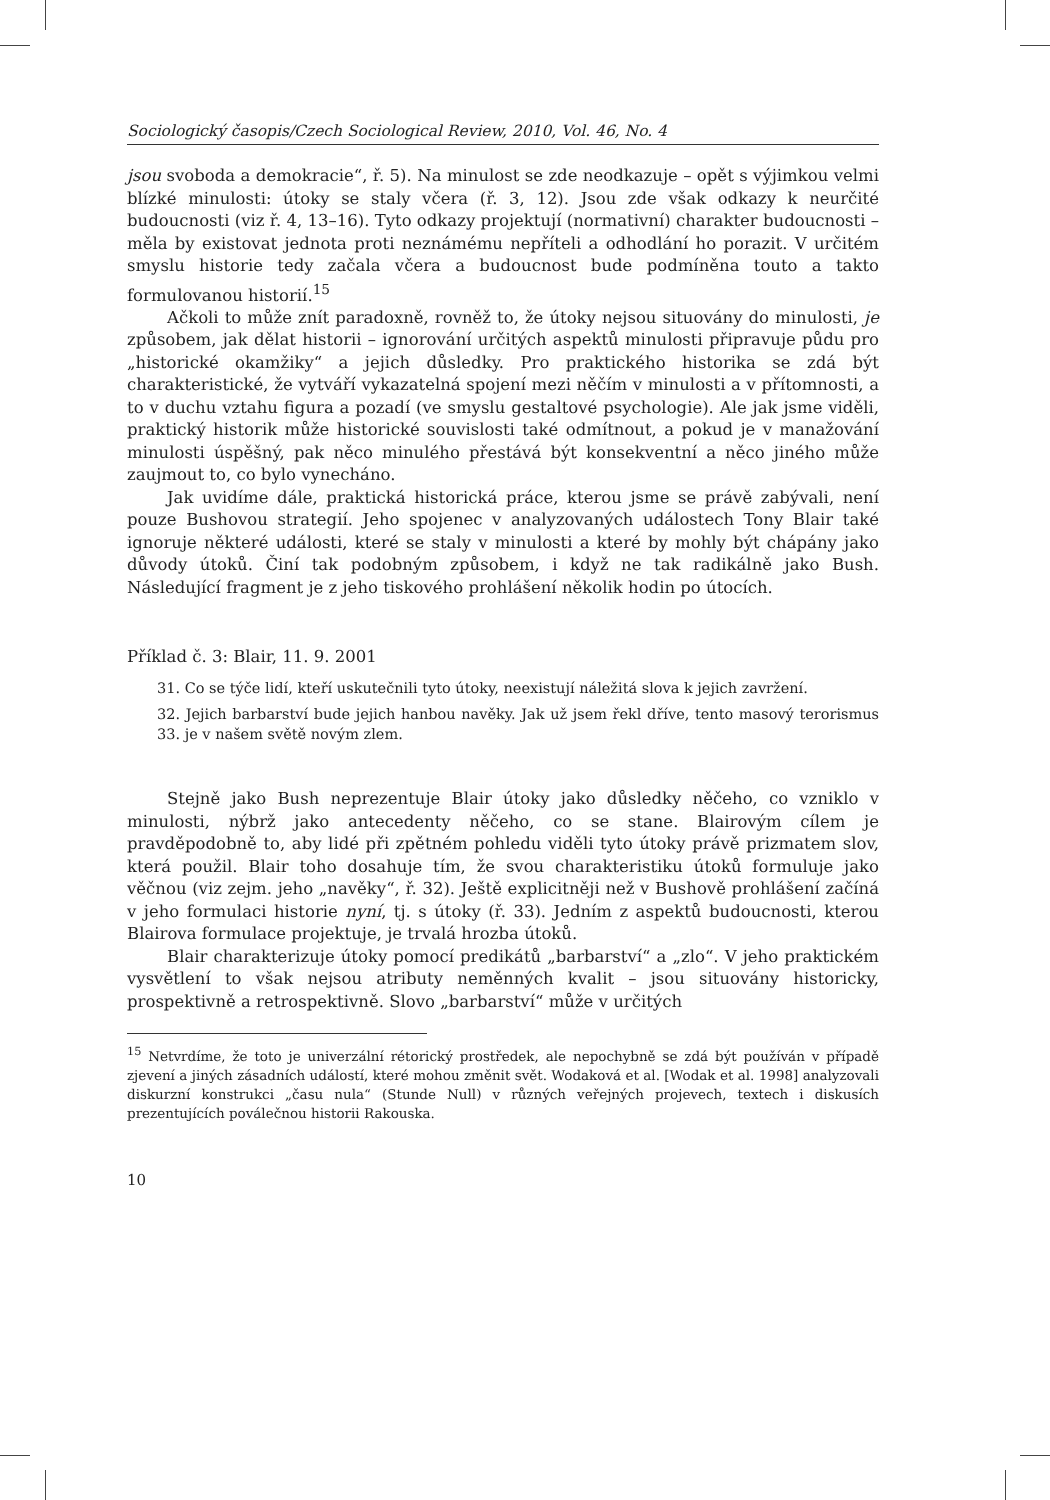Sociologický časopis/Czech Sociological Review, 2010, Vol. 46, No. 4
jsou svoboda a demokracie“, ř. 5). Na minulost se zde neodkazuje – opět s výjimkou velmi blízké minulosti: útoky se staly včera (ř. 3, 12). Jsou zde však odkazy k neurčité budoucnosti (viz ř. 4, 13–16). Tyto odkazy projektují (normativní) charakter budoucnosti – měla by existovat jednota proti neznámému nepříteli a odhodlání ho porazit. V určitém smyslu historie tedy začala včera a budoucnost bude podmíněna touto a takto formulovanou historií.<sup>15</sup>
Ačkoli to může znít paradoxně, rovněž to, že útoky nejsou situovány do minulosti, je způsobem, jak dělat historii – ignorování určitých aspektů minulosti připravuje půdu pro „historické okamžiky“ a jejich důsledky. Pro praktického historika se zdá být charakteristické, že vytváří vykazatelná spojení mezi něčím v minulosti a v přítomnosti, a to v duchu vztahu figura a pozadí (ve smyslu gestaltové psychologie). Ale jak jsme viděli, praktický historik může historické souvislosti také odmítnout, a pokud je v manažování minulosti úspěšný, pak něco minulého přestává být konsekventní a něco jiného může zaujmout to, co bylo vynecháno.
Jak uvidíme dále, praktická historická práce, kterou jsme se právě zabývali, není pouze Bushovou strategií. Jeho spojenec v analyzovaných událostech Tony Blair také ignoruje některé události, které se staly v minulosti a které by mohly být chápány jako důvody útoků. Činí tak podobným způsobem, i když ne tak radikálně jako Bush. Následující fragment je z jeho tiskového prohlášení několik hodin po útocích.
Příklad č. 3: Blair, 11. 9. 2001
31. Co se týče lidí, kteří uskutečnili tyto útoky, neexistují náležitá slova k jejich zavržení.
32. Jejich barbarství bude jejich hanbou navěky. Jak už jsem řekl dříve, tento masový terorismus 33. je v našem světě novým zlem.
Stejně jako Bush neprezentuje Blair útoky jako důsledky něčeho, co vzniklo v minulosti, nýbrž jako antecedenty něčeho, co se stane. Blairovým cílem je pravděpodobně to, aby lidé při zpětném pohledu viděli tyto útoky právě prizmatem slov, která použil. Blair toho dosahuje tím, že svou charakteristiku útoků formuluje jako věčnou (viz zejm. jeho „navěky“, ř. 32). Ještě explicitněji než v Bushově prohlášení začíná v jeho formulaci historie nyní, tj. s útoky (ř. 33). Jedním z aspektů budoucnosti, kterou Blairova formulace projektuje, je trvalá hrozba útoků.
Blair charakterizuje útoky pomocí predikátů „barbarství“ a „zlo“. V jeho praktickém vysvětlení to však nejsou atributy neměnných kvalit – jsou situovány historicky, prospektivně a retrospektivně. Slovo „barbarství“ může v určitých
<sup>15</sup> Netvrdíme, že toto je univerzální rétorický prostředek, ale nepochybně se zdá být používán v případě zjevení a jiných zásadních událostí, které mohou změnit svět. Wodaková et al. [Wodak et al. 1998] analyzovali diskurzní konstrukci „času nula“ (Stunde Null) v různých veřejných projevech, textech i diskusích prezentujících poválečnou historii Rakouska.
10